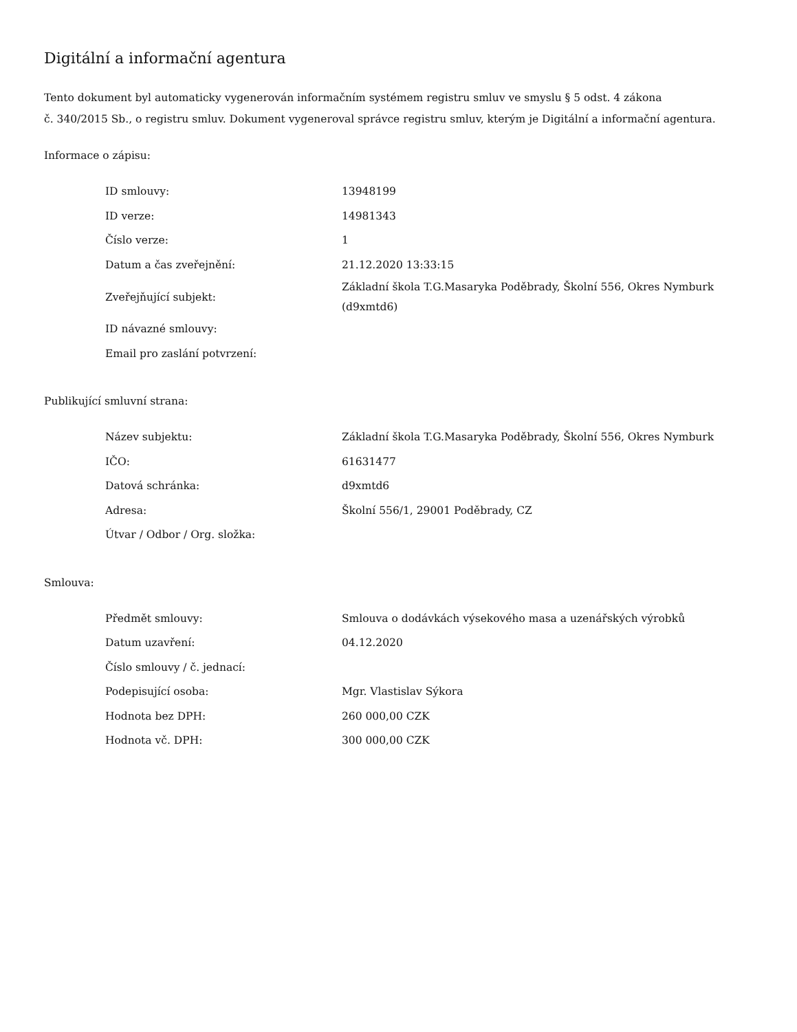Digitální a informační agentura
Tento dokument byl automaticky vygenerován informačním systémem registru smluv ve smyslu § 5 odst. 4 zákona
č. 340/2015 Sb., o registru smluv. Dokument vygeneroval správce registru smluv, kterým je Digitální a informační agentura.
Informace o zápisu:
| ID smlouvy: | 13948199 |
| ID verze: | 14981343 |
| Číslo verze: | 1 |
| Datum a čas zveřejnění: | 21.12.2020 13:33:15 |
| Zveřejňující subjekt: | Základní škola T.G.Masaryka Poděbrady, Školní 556, Okres Nymburk (d9xmtd6) |
| ID návazné smlouvy: | |
| Email pro zaslání potvrzení: | |
Publikující smluvní strana:
| Název subjektu: | Základní škola T.G.Masaryka Poděbrady, Školní 556, Okres Nymburk |
| IČO: | 61631477 |
| Datová schránka: | d9xmtd6 |
| Adresa: | Školní 556/1, 29001 Poděbrady, CZ |
| Útvar / Odbor / Org. složka: | |
Smlouva:
| Předmět smlouvy: | Smlouva o dodávkách výsekového masa a uzenářských výrobků |
| Datum uzavření: | 04.12.2020 |
| Číslo smlouvy / č. jednací: | |
| Podepisující osoba: | Mgr. Vlastislav Sýkora |
| Hodnota bez DPH: | 260 000,00 CZK |
| Hodnota vč. DPH: | 300 000,00 CZK |